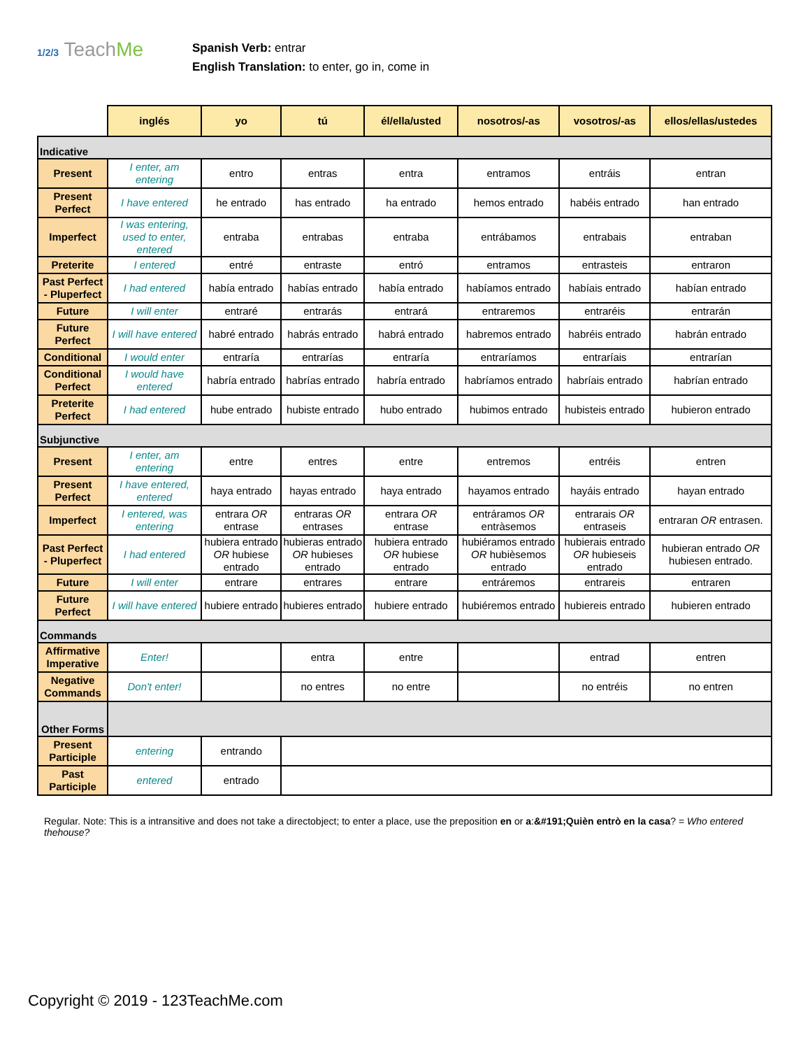1/2/3 TeachMe
Spanish Verb: entrar
English Translation: to enter, go in, come in
| | inglés | yo | tú | él/ella/usted | nosotros/-as | vosotros/-as | ellos/ellas/ustedes |
| --- | --- | --- | --- | --- | --- | --- | --- |
| Indicative | | | | | | | |
| Present | I enter, am entering | entro | entras | entra | entramos | entráis | entran |
| Present Perfect | I have entered | he entrado | has entrado | ha entrado | hemos entrado | habéis entrado | han entrado |
| Imperfect | I was entering, used to enter, entered | entraba | entrabas | entraba | entrábamos | entrabais | entraban |
| Preterite | I entered | entré | entraste | entró | entramos | entrasteis | entraron |
| Past Perfect - Pluperfect | I had entered | había entrado | habías entrado | había entrado | habíamos entrado | habíais entrado | habían entrado |
| Future | I will enter | entraré | entrarás | entrará | entraremos | entraréis | entrarán |
| Future Perfect | I will have entered | habré entrado | habrás entrado | habrá entrado | habremos entrado | habréis entrado | habrán entrado |
| Conditional | I would enter | entraría | entrarías | entraría | entraríamos | entraríais | entrarían |
| Conditional Perfect | I would have entered | habría entrado | habrías entrado | habría entrado | habríamos entrado | habríais entrado | habrían entrado |
| Preterite Perfect | I had entered | hube entrado | hubiste entrado | hubo entrado | hubimos entrado | hubisteis entrado | hubieron entrado |
| Subjunctive | | | | | | | |
| Present | I enter, am entering | entre | entres | entre | entremos | entréis | entren |
| Present Perfect | I have entered, entered | haya entrado | hayas entrado | haya entrado | hayamos entrado | hayáis entrado | hayan entrado |
| Imperfect | I entered, was entering | entrara OR entrase | entraras OR entrases | entrara OR entrase | entráramos OR entràsemos | entrarais OR entraseis | entraran OR entrasen. |
| Past Perfect - Pluperfect | I had entered | hubiera entrado OR hubiese entrado | hubieras entrado OR hubieses entrado | hubiera entrado OR hubiese entrado | hubiéramos entrado OR hubièsemos entrado | hubierais entrado OR hubieseis entrado | hubieran entrado OR hubiesen entrado. |
| Future | I will enter | entrare | entrares | entrare | entráremos | entrareis | entraren |
| Future Perfect | I will have entered | hubiere entrado | hubieres entrado | hubiere entrado | hubiéremos entrado | hubiereis entrado | hubieren entrado |
| Commands | | | | | | | |
| Affirmative Imperative | Enter! | | entra | entre | | entrad | entren |
| Negative Commands | Don't enter! | | no entres | no entre | | no entréis | no entren |
| Other Forms | | | | | | | |
| Present Participle | entering | entrando | | | | | |
| Past Participle | entered | entrado | | | | | |
Regular. Note: This is a intransitive and does not take a directobject; to enter a place, use the preposition en or a:&#191;Quièn entrò en la casa? = Who entered thehouse?
Copyright © 2019 - 123TeachMe.com